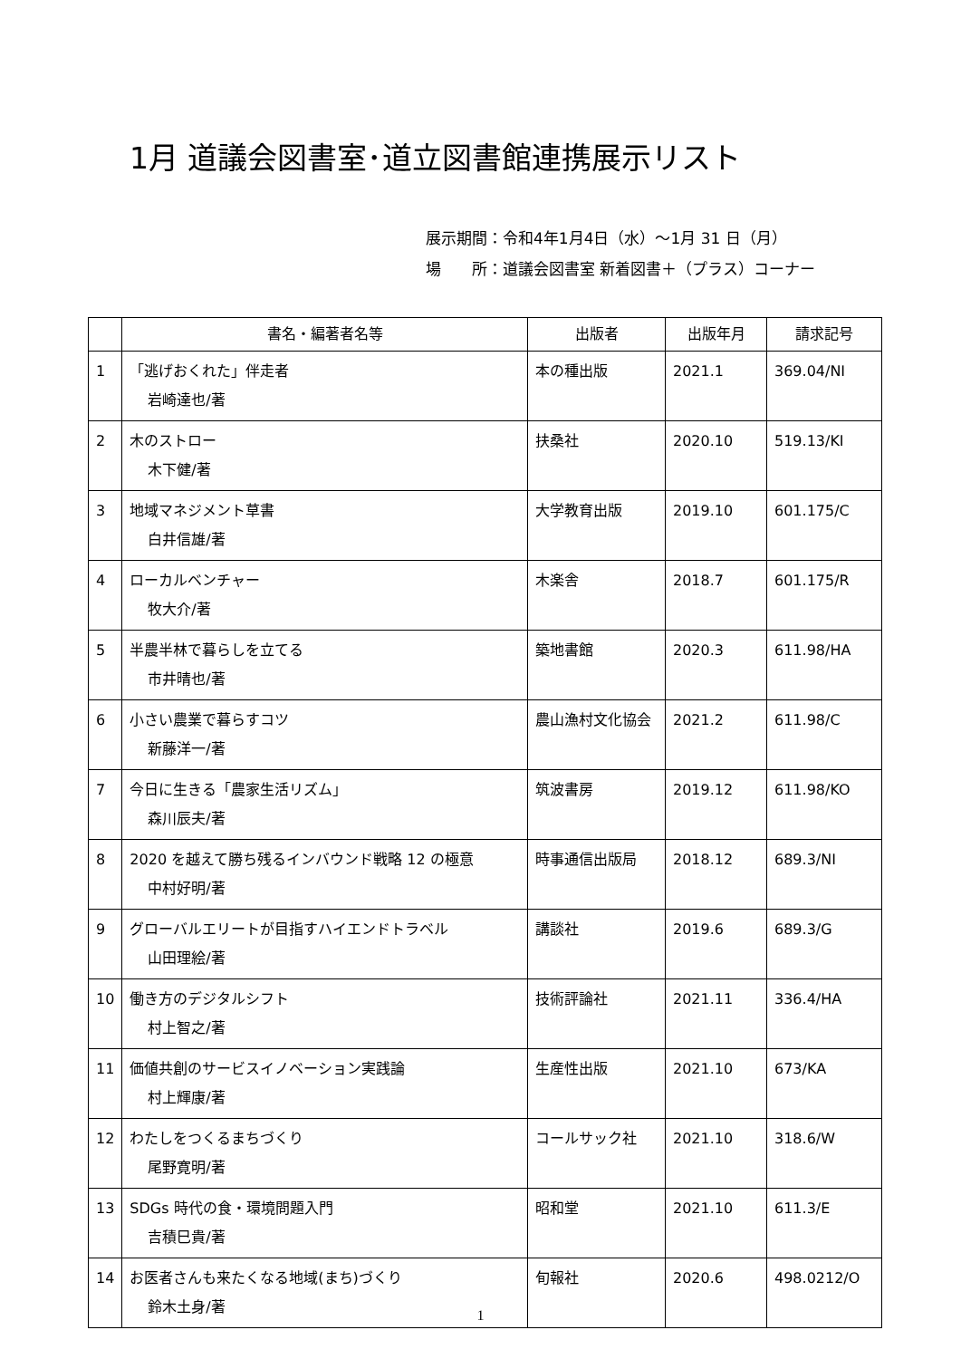1月 道議会図書室･道立図書館連携展示リスト
展示期間：令和4年1月4日（水）～1月 31 日（月）
場　　所：道議会図書室 新着図書＋（プラス）コーナー
| | 書名・編著者名等 | 出版者 | 出版年月 | 請求記号 |
| --- | --- | --- | --- | --- |
| 1 | 「逃げおくれた」伴走者 岩崎達也/著 | 本の種出版 | 2021.1 | 369.04/NI |
| 2 | 木のストロー 木下健/著 | 扶桑社 | 2020.10 | 519.13/KI |
| 3 | 地域マネジメント草書 白井信雄/著 | 大学教育出版 | 2019.10 | 601.175/C |
| 4 | ローカルベンチャー 牧大介/著 | 木楽舎 | 2018.7 | 601.175/R |
| 5 | 半農半林で暮らしを立てる 市井晴也/著 | 築地書館 | 2020.3 | 611.98/HA |
| 6 | 小さい農業で暮らすコツ 新藤洋一/著 | 農山漁村文化協会 | 2021.2 | 611.98/C |
| 7 | 今日に生きる「農家生活リズム」 森川辰夫/著 | 筑波書房 | 2019.12 | 611.98/KO |
| 8 | 2020 を越えて勝ち残るインバウンド戦略 12 の極意 中村好明/著 | 時事通信出版局 | 2018.12 | 689.3/NI |
| 9 | グローバルエリートが目指すハイエンドトラベル 山田理絵/著 | 講談社 | 2019.6 | 689.3/G |
| 10 | 働き方のデジタルシフト 村上智之/著 | 技術評論社 | 2021.11 | 336.4/HA |
| 11 | 価値共創のサービスイノベーション実践論 村上輝康/著 | 生産性出版 | 2021.10 | 673/KA |
| 12 | わたしをつくるまちづくり 尾野寛明/著 | コールサック社 | 2021.10 | 318.6/W |
| 13 | SDGs 時代の食・環境問題入門 吉積巳貴/著 | 昭和堂 | 2021.10 | 611.3/E |
| 14 | お医者さんも来たくなる地域(まち)づくり 鈴木土身/著 | 旬報社 | 2020.6 | 498.0212/O |
1